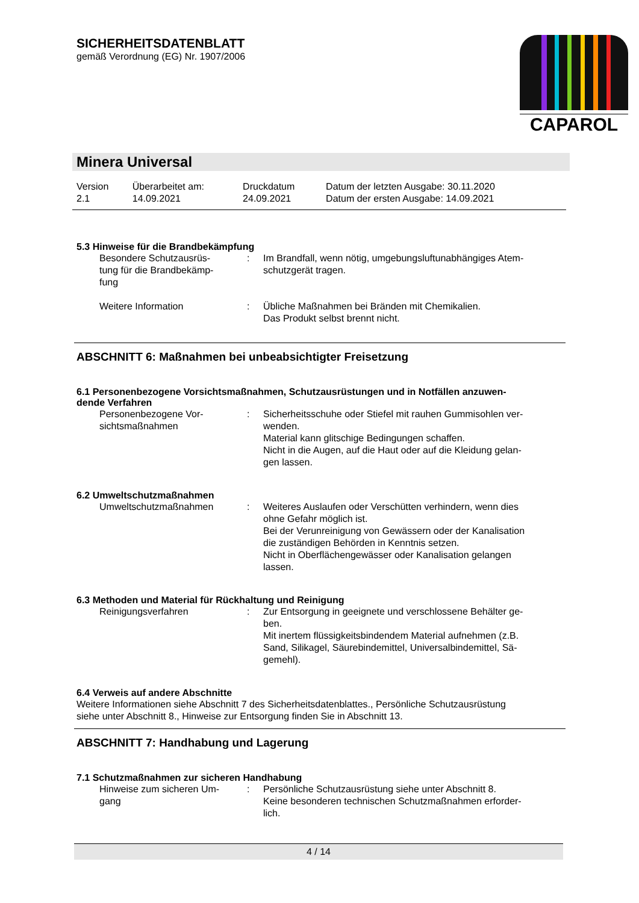SICHERHEITSDATENBLATT
gemäß Verordnung (EG) Nr. 1907/2006
CAPAROL
Minera Universal
| Version 2.1 | Überarbeitet am: 14.09.2021 | Druckdatum 24.09.2021 | Datum der letzten Ausgabe: 30.11.2020 Datum der ersten Ausgabe: 14.09.2021 |
5.3 Hinweise für die Brandbekämpfung
| Besondere Schutzausrüs- tung für die Brandbekämp- fung | : | Im Brandfall, wenn nötig, umgebungsluftunabhängiges Atem- schutzgerät tragen. |
| Weitere Information | : | Übliche Maßnahmen bei Bränden mit Chemikalien. Das Produkt selbst brennt nicht. |
ABSCHNITT 6: Maßnahmen bei unbeabsichtigter Freisetzung
6.1 Personenbezogene Vorsichtsmaßnahmen, Schutzausrüstungen und in Notfällen anzuwen-
dende Verfahren
| Personenbezogene Vor- sichtsmaßnahmen | : | Sicherheitsschuhe oder Stiefel mit rauhen Gummisohlen ver- wenden. Material kann glitschige Bedingungen schaffen. Nicht in die Augen, auf die Haut oder auf die Kleidung gelan- gen lassen. |
6.2 Umweltschutzmaßnahmen
| Umweltschutzmaßnahmen | : | Weiteres Auslaufen oder Verschütten verhindern, wenn dies ohne Gefahr möglich ist. Bei der Verunreinigung von Gewässern oder der Kanalisation die zuständigen Behörden in Kenntnis setzen. Nicht in Oberflächengewässer oder Kanalisation gelangen lassen. |
6.3 Methoden und Material für Rückhaltung und Reinigung
| Reinigungsverfahren | : | Zur Entsorgung in geeignete und verschlossene Behälter ge- ben. Mit inertem flüssigkeitsbindendem Material aufnehmen (z.B. Sand, Silikagel, Säurebindemittel, Universalbindemittel, Sä- gemehl). |
6.4 Verweis auf andere Abschnitte
Weitere Informationen siehe Abschnitt 7 des Sicherheitsdatenblattes., Persönliche Schutzausrüstung
siehe unter Abschnitt 8., Hinweise zur Entsorgung finden Sie in Abschnitt 13.
ABSCHNITT 7: Handhabung und Lagerung
7.1 Schutzmaßnahmen zur sicheren Handhabung
| Hinweise zum sicheren Um- gang | : | Persönliche Schutzausrüstung siehe unter Abschnitt 8. Keine besonderen technischen Schutzmaßnahmen erforder- lich. |
4 / 14